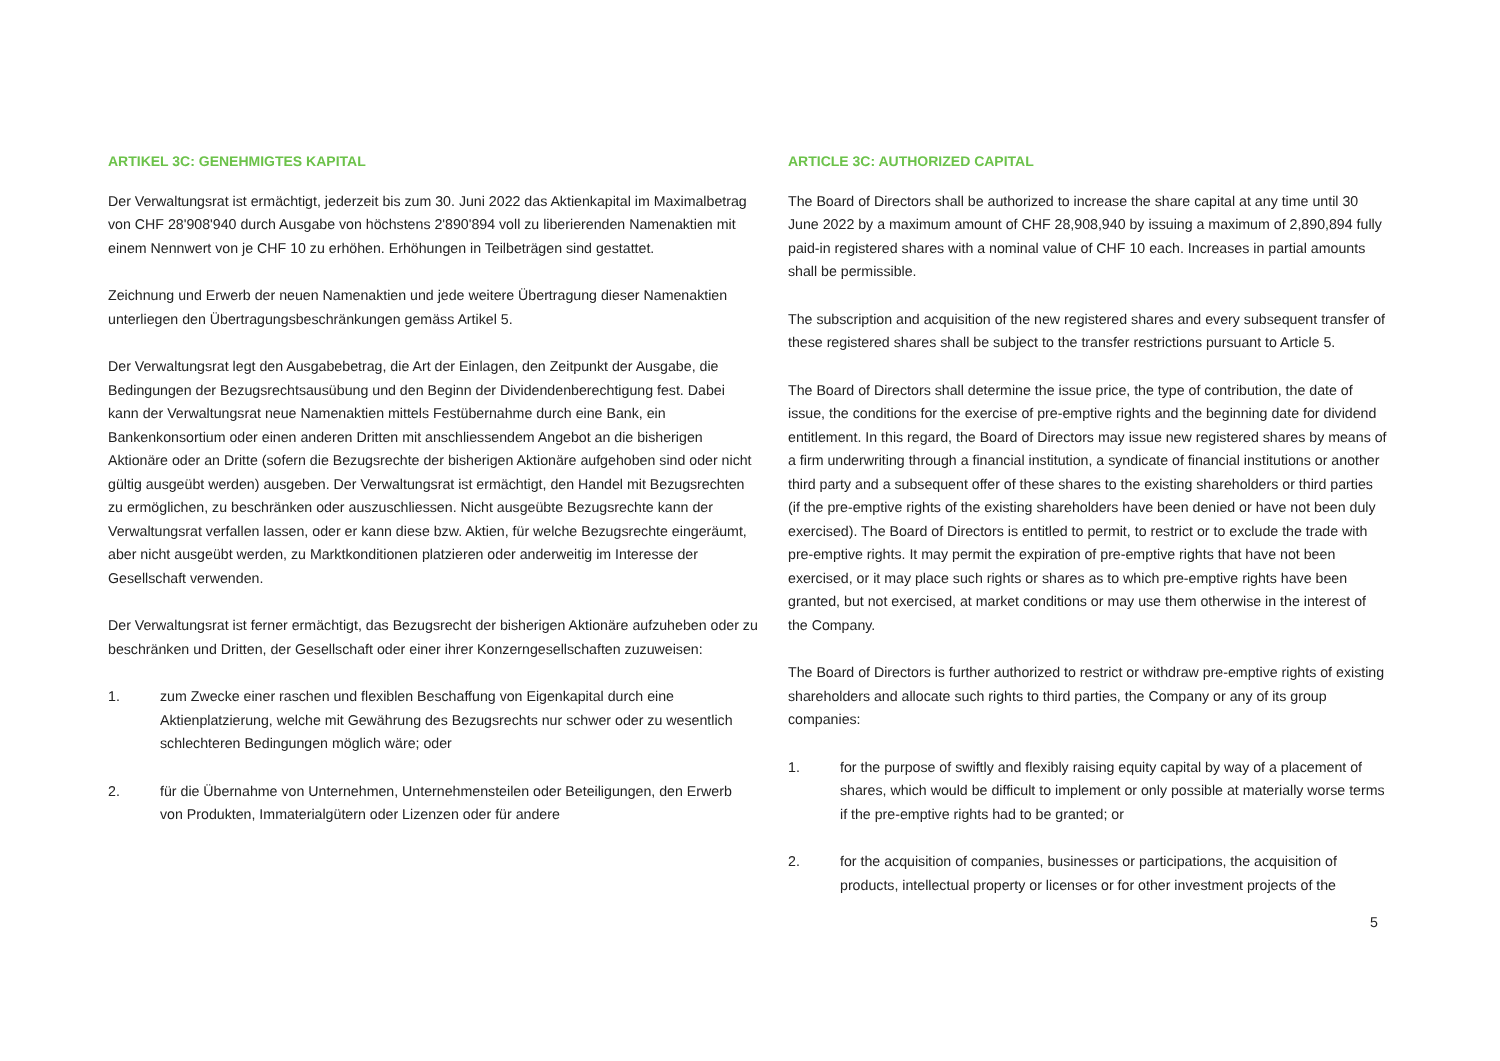ARTIKEL 3C: GENEHMIGTES KAPITAL
Der Verwaltungsrat ist ermächtigt, jederzeit bis zum 30. Juni 2022 das Aktienkapital im Maximalbetrag von CHF 28'908'940 durch Ausgabe von höchstens 2'890'894 voll zu liberierenden Namenaktien mit einem Nennwert von je CHF 10 zu erhöhen. Erhöhungen in Teilbeträgen sind gestattet.
Zeichnung und Erwerb der neuen Namenaktien und jede weitere Übertragung dieser Namenaktien unterliegen den Übertragungsbeschränkungen gemäss Artikel 5.
Der Verwaltungsrat legt den Ausgabebetrag, die Art der Einlagen, den Zeitpunkt der Ausgabe, die Bedingungen der Bezugsrechtsausübung und den Beginn der Dividendenberechtigung fest. Dabei kann der Verwaltungsrat neue Namenaktien mittels Festübernahme durch eine Bank, ein Bankenkonsortium oder einen anderen Dritten mit anschliessendem Angebot an die bisherigen Aktionäre oder an Dritte (sofern die Bezugsrechte der bisherigen Aktionäre aufgehoben sind oder nicht gültig ausgeübt werden) ausgeben. Der Verwaltungsrat ist ermächtigt, den Handel mit Bezugsrechten zu ermöglichen, zu beschränken oder auszuschliessen. Nicht ausgeübte Bezugsrechte kann der Verwaltungsrat verfallen lassen, oder er kann diese bzw. Aktien, für welche Bezugsrechte eingeräumt, aber nicht ausgeübt werden, zu Marktkonditionen platzieren oder anderweitig im Interesse der Gesellschaft verwenden.
Der Verwaltungsrat ist ferner ermächtigt, das Bezugsrecht der bisherigen Aktionäre aufzuheben oder zu beschränken und Dritten, der Gesellschaft oder einer ihrer Konzerngesellschaften zuzuweisen:
1. zum Zwecke einer raschen und flexiblen Beschaffung von Eigenkapital durch eine Aktienplatzierung, welche mit Gewährung des Bezugsrechts nur schwer oder zu wesentlich schlechteren Bedingungen möglich wäre; oder
2. für die Übernahme von Unternehmen, Unternehmensteilen oder Beteiligungen, den Erwerb von Produkten, Immaterialgütern oder Lizenzen oder für andere
ARTICLE 3C: AUTHORIZED CAPITAL
The Board of Directors shall be authorized to increase the share capital at any time until 30 June 2022 by a maximum amount of CHF 28,908,940 by issuing a maximum of 2,890,894 fully paid-in registered shares with a nominal value of CHF 10 each. Increases in partial amounts shall be permissible.
The subscription and acquisition of the new registered shares and every subsequent transfer of these registered shares shall be subject to the transfer restrictions pursuant to Article 5.
The Board of Directors shall determine the issue price, the type of contribution, the date of issue, the conditions for the exercise of pre-emptive rights and the beginning date for dividend entitlement. In this regard, the Board of Directors may issue new registered shares by means of a firm underwriting through a financial institution, a syndicate of financial institutions or another third party and a subsequent offer of these shares to the existing shareholders or third parties (if the pre-emptive rights of the existing shareholders have been denied or have not been duly exercised). The Board of Directors is entitled to permit, to restrict or to exclude the trade with pre-emptive rights. It may permit the expiration of pre-emptive rights that have not been exercised, or it may place such rights or shares as to which pre-emptive rights have been granted, but not exercised, at market conditions or may use them otherwise in the interest of the Company.
The Board of Directors is further authorized to restrict or withdraw pre-emptive rights of existing shareholders and allocate such rights to third parties, the Company or any of its group companies:
1. for the purpose of swiftly and flexibly raising equity capital by way of a placement of shares, which would be difficult to implement or only possible at materially worse terms if the pre-emptive rights had to be granted; or
2. for the acquisition of companies, businesses or participations, the acquisition of products, intellectual property or licenses or for other investment projects of the
5